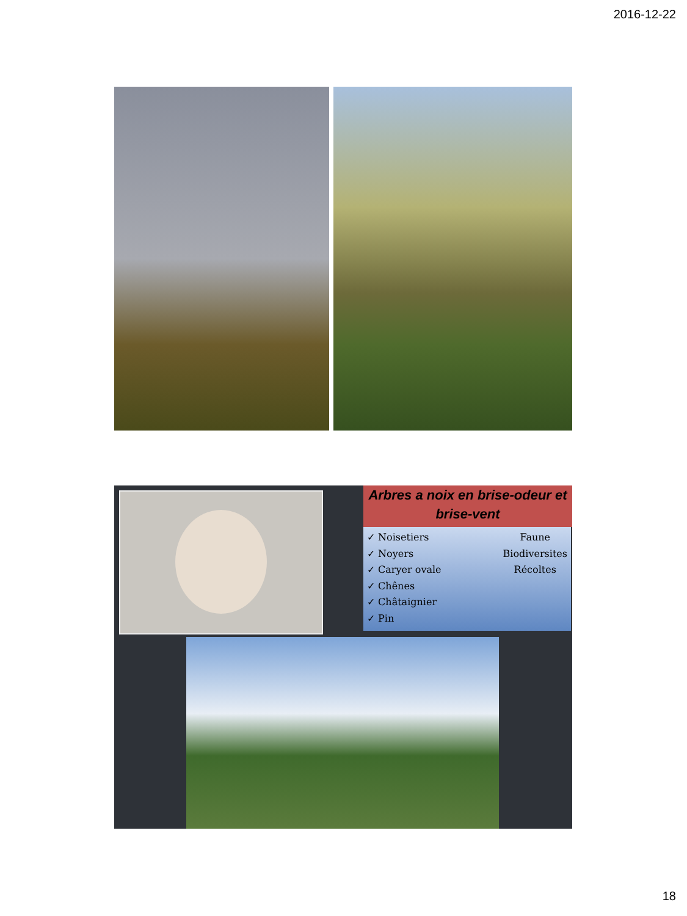2016-12-22
Arbres a noix en brise-odeur et brise-vent
✓ Noisetiers
✓ Noyers
✓ Caryer ovale
✓ Chênes
✓ Châtaignier
✓ Pin
Faune
Biodiversites
Récoltes
18